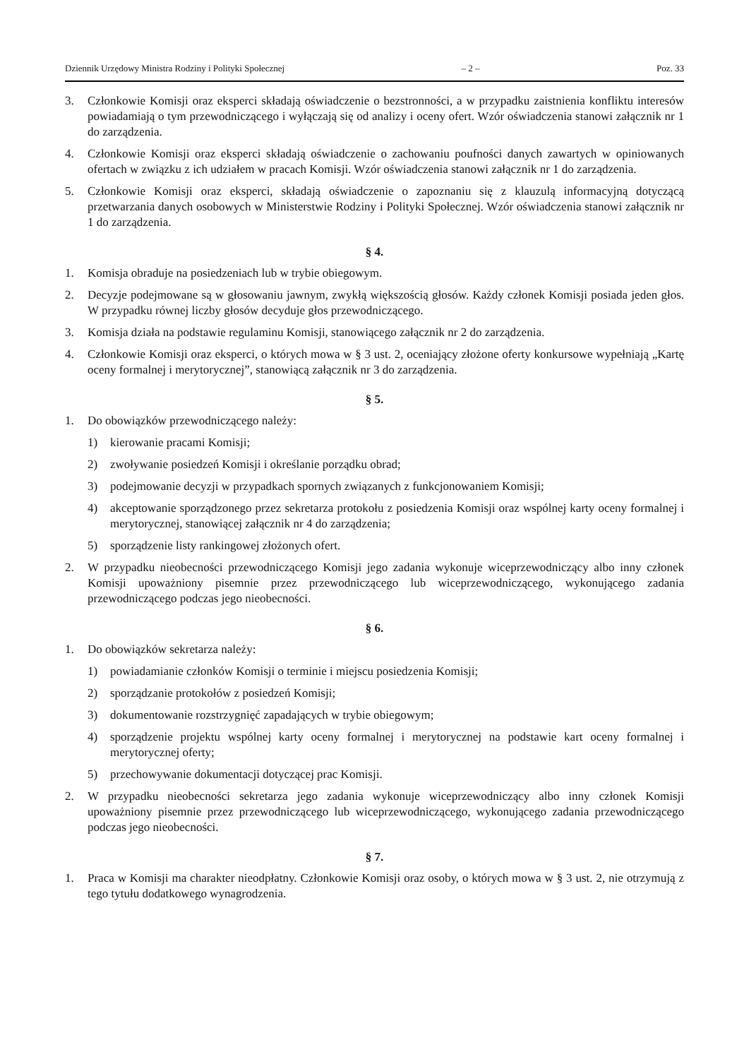Dziennik Urzędowy Ministra Rodziny i Polityki Społecznej – 2 – Poz. 33
3. Członkowie Komisji oraz eksperci składają oświadczenie o bezstronności, a w przypadku zaistnienia konfliktu interesów powiadamiają o tym przewodniczącego i wyłączają się od analizy i oceny ofert. Wzór oświadczenia stanowi załącznik nr 1 do zarządzenia.
4. Członkowie Komisji oraz eksperci składają oświadczenie o zachowaniu poufności danych zawartych w opiniowanych ofertach w związku z ich udziałem w pracach Komisji. Wzór oświadczenia stanowi załącznik nr 1 do zarządzenia.
5. Członkowie Komisji oraz eksperci, składają oświadczenie o zapoznaniu się z klauzulą informacyjną dotyczącą przetwarzania danych osobowych w Ministerstwie Rodziny i Polityki Społecznej. Wzór oświadczenia stanowi załącznik nr 1 do zarządzenia.
§ 4.
1. Komisja obraduje na posiedzeniach lub w trybie obiegowym.
2. Decyzje podejmowane są w głosowaniu jawnym, zwykłą większością głosów. Każdy członek Komisji posiada jeden głos. W przypadku równej liczby głosów decyduje głos przewodniczącego.
3. Komisja działa na podstawie regulaminu Komisji, stanowiącego załącznik nr 2 do zarządzenia.
4. Członkowie Komisji oraz eksperci, o których mowa w § 3 ust. 2, oceniający złożone oferty konkursowe wypełniają „Kartę oceny formalnej i merytorycznej”, stanowiącą załącznik nr 3 do zarządzenia.
§ 5.
1. Do obowiązków przewodniczącego należy:
1) kierowanie pracami Komisji;
2) zwoływanie posiedzeń Komisji i określanie porządku obrad;
3) podejmowanie decyzji w przypadkach spornych związanych z funkcjonowaniem Komisji;
4) akceptowanie sporządzonego przez sekretarza protokołu z posiedzenia Komisji oraz wspólnej karty oceny formalnej i merytorycznej, stanowiącej załącznik nr 4 do zarządzenia;
5) sporządzenie listy rankingowej złożonych ofert.
2. W przypadku nieobecności przewodniczącego Komisji jego zadania wykonuje wiceprzewodniczący albo inny członek Komisji upoważniony pisemnie przez przewodniczącego lub wiceprzewodniczącego, wykonującego zadania przewodniczącego podczas jego nieobecności.
§ 6.
1. Do obowiązków sekretarza należy:
1) powiadamianie członków Komisji o terminie i miejscu posiedzenia Komisji;
2) sporządzanie protokołów z posiedzeń Komisji;
3) dokumentowanie rozstrzygnięć zapadających w trybie obiegowym;
4) sporządzenie projektu wspólnej karty oceny formalnej i merytorycznej na podstawie kart oceny formalnej i merytorycznej oferty;
5) przechowywanie dokumentacji dotyczącej prac Komisji.
2. W przypadku nieobecności sekretarza jego zadania wykonuje wiceprzewodniczący albo inny członek Komisji upoważniony pisemnie przez przewodniczącego lub wiceprzewodniczącego, wykonującego zadania przewodniczącego podczas jego nieobecności.
§ 7.
1. Praca w Komisji ma charakter nieodpłatny. Członkowie Komisji oraz osoby, o których mowa w § 3 ust. 2, nie otrzymują z tego tytułu dodatkowego wynagrodzenia.